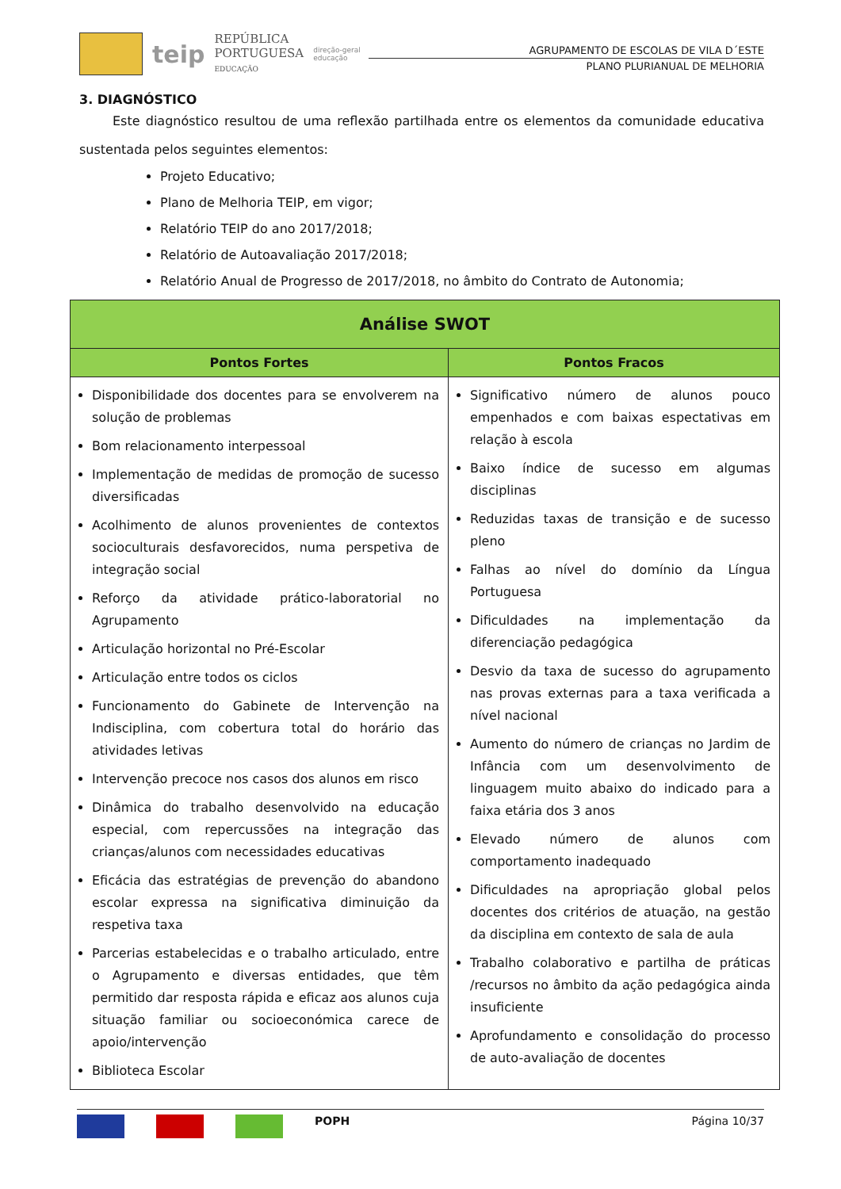teip
REPÚBLICA
PORTUGUESA
EDUCAÇÃO
direção-geral
educação
AGRUPAMENTO DE ESCOLAS DE VILA D´ESTE
PLANO PLURIANUAL DE MELHORIA
3. DIAGNÓSTICO
Este diagnóstico resultou de uma reflexão partilhada entre os elementos da comunidade educativa sustentada pelos seguintes elementos:
Projeto Educativo;
Plano de Melhoria TEIP, em vigor;
Relatório TEIP do ano 2017/2018;
Relatório de Autoavaliação 2017/2018;
Relatório Anual de Progresso de 2017/2018, no âmbito do Contrato de Autonomia;
| Análise SWOT | |
| --- | --- |
| Pontos Fortes | Pontos Fracos |
| Disponibilidade dos docentes para se envolverem na solução de problemas Bom relacionamento interpessoal Implementação de medidas de promoção de sucesso diversificadas Acolhimento de alunos provenientes de contextos socioculturais desfavorecidos, numa perspetiva de integração social Reforço da atividade prático-laboratorial no Agrupamento Articulação horizontal no Pré-Escolar Articulação entre todos os ciclos Funcionamento do Gabinete de Intervenção na Indisciplina, com cobertura total do horário das atividades letivas Intervenção precoce nos casos dos alunos em risco Dinâmica do trabalho desenvolvido na educação especial, com repercussões na integração das crianças/alunos com necessidades educativas Eficácia das estratégias de prevenção do abandono escolar expressa na significativa diminuição da respetiva taxa Parcerias estabelecidas e o trabalho articulado, entre o Agrupamento e diversas entidades, que têm permitido dar resposta rápida e eficaz aos alunos cuja situação familiar ou socioeconómica carece de apoio/intervenção Biblioteca Escolar | Significativo número de alunos pouco empenhados e com baixas espectativas em relação à escola Baixo índice de sucesso em algumas disciplinas Reduzidas taxas de transição e de sucesso pleno Falhas ao nível do domínio da Língua Portuguesa Dificuldades na implementação da diferenciação pedagógica Desvio da taxa de sucesso do agrupamento nas provas externas para a taxa verificada a nível nacional Aumento do número de crianças no Jardim de Infância com um desenvolvimento de linguagem muito abaixo do indicado para a faixa etária dos 3 anos Elevado número de alunos com comportamento inadequado Dificuldades na apropriação global pelos docentes dos critérios de atuação, na gestão da disciplina em contexto de sala de aula Trabalho colaborativo e partilha de práticas /recursos no âmbito da ação pedagógica ainda insuficiente Aprofundamento e consolidação do processo de auto-avaliação de docentes |
POPH Página 10/37